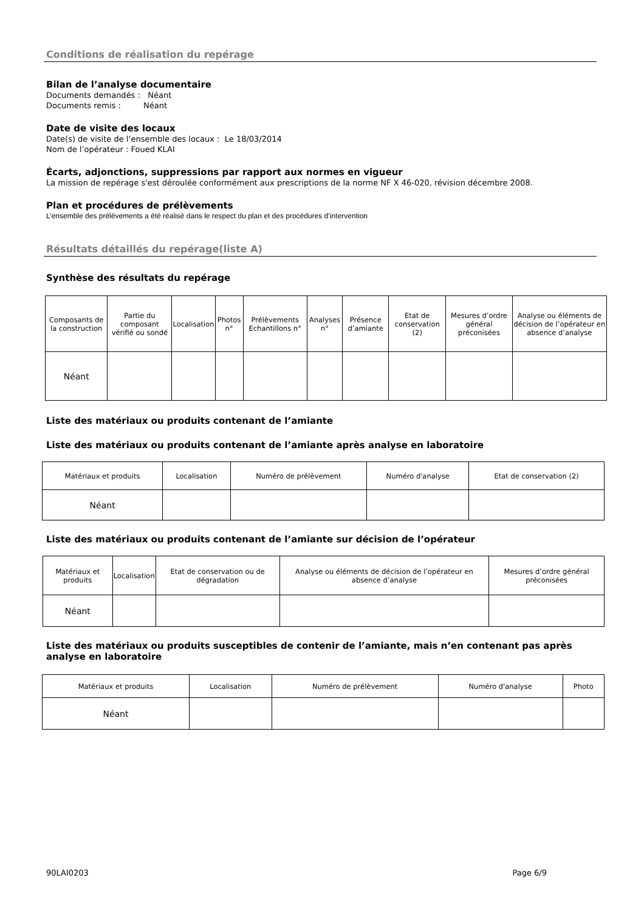Conditions de réalisation du repérage
Bilan de l’analyse documentaire
Documents demandés : Néant
Documents remis : Néant
Date de visite des locaux
Date(s) de visite de l’ensemble des locaux : Le 18/03/2014
Nom de l’opérateur : Foued KLAI
Écarts, adjonctions, suppressions par rapport aux normes en vigueur
La mission de repérage s'est déroulée conformément aux prescriptions de la norme NF X 46-020, révision décembre 2008.
Plan et procédures de prélèvements
L’ensemble des prélèvements a été réalisé dans le respect du plan et des procédures d’intervention
Résultats détaillés du repérage(liste A)
Synthèse des résultats du repérage
| Composants de la construction | Partie du composant vérifié ou sondé | Localisation | Photos n° | Prélèvements Echantillons n° | Analyses n° | Présence d’amiante | Etat de conservation (2) | Mesures d’ordre général préconisées | Analyse ou éléments de décision de l’opérateur en absence d’analyse |
| --- | --- | --- | --- | --- | --- | --- | --- | --- | --- |
| Néant | | | | | | | | | |
Liste des matériaux ou produits contenant de l’amiante
Liste des matériaux ou produits contenant de l’amiante après analyse en laboratoire
| Matériaux et produits | Localisation | Numéro de prélèvement | Numéro d'analyse | Etat de conservation (2) |
| --- | --- | --- | --- | --- |
| Néant | | | | |
Liste des matériaux ou produits contenant de l’amiante sur décision de l’opérateur
| Matériaux et produits | Localisation | Etat de conservation ou de dégradation | Analyse ou éléments de décision de l’opérateur en absence d’analyse | Mesures d’ordre général préconisées |
| --- | --- | --- | --- | --- |
| Néant | | | | |
Liste des matériaux ou produits susceptibles de contenir de l’amiante, mais n’en contenant pas après analyse en laboratoire
| Matériaux et produits | Localisation | Numéro de prélèvement | Numéro d'analyse | Photo |
| --- | --- | --- | --- | --- |
| Néant | | | | |
90LAI0203 Page 6/9